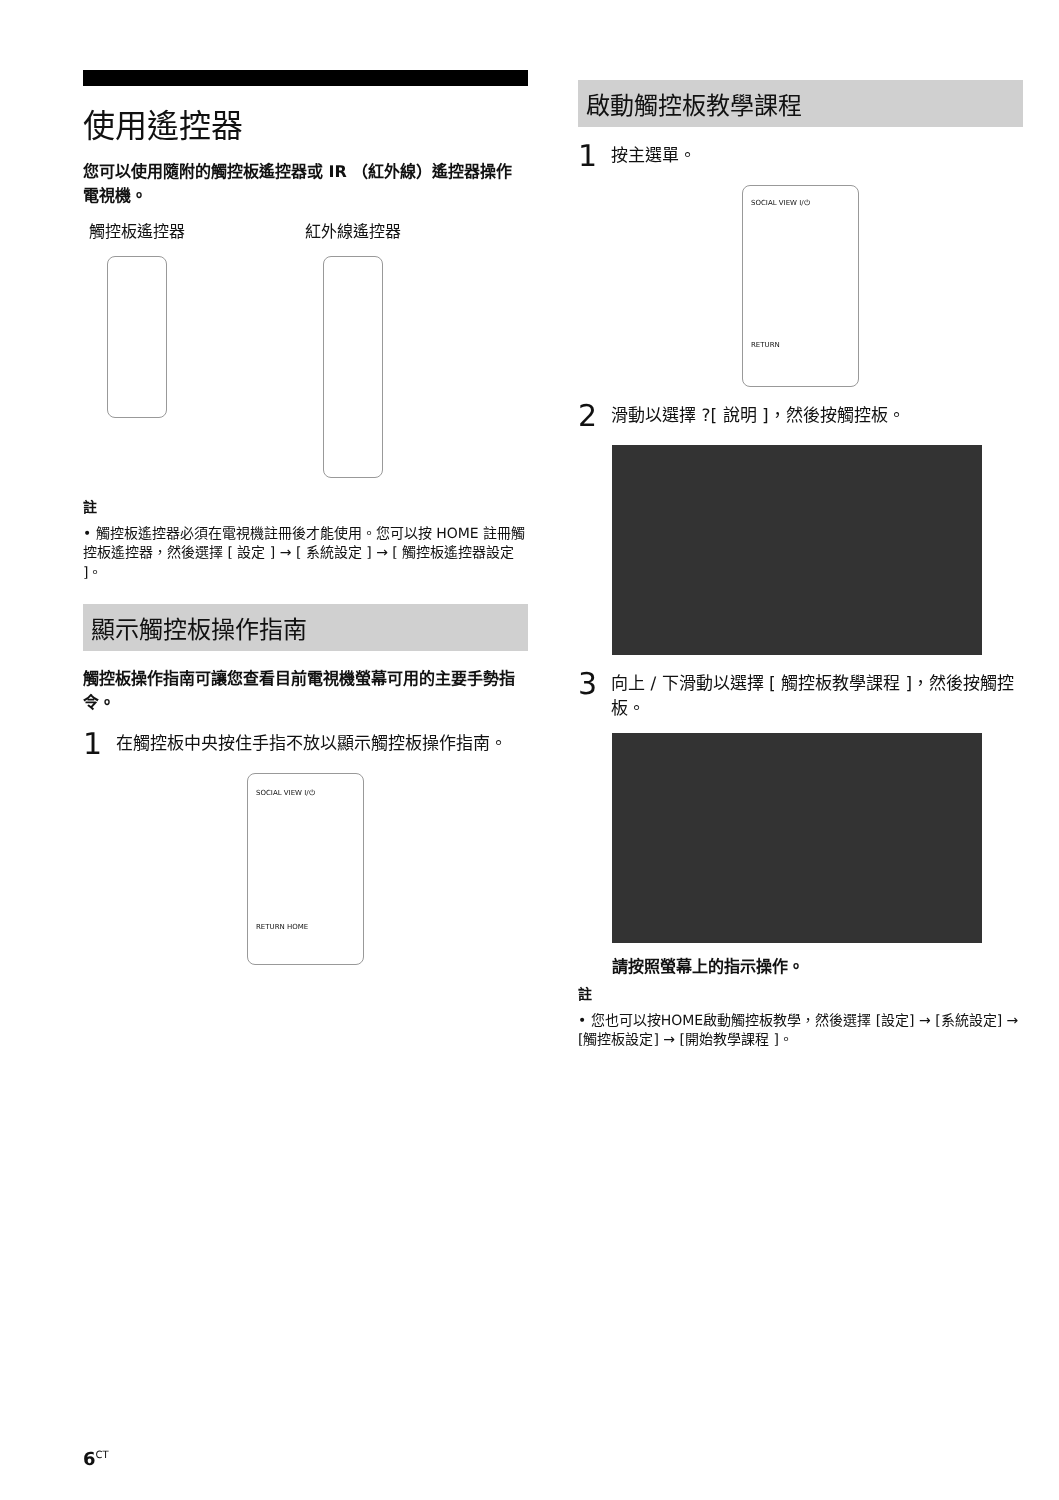使用遙控器
您可以使用隨附的觸控板遙控器或 IR （紅外線）遙控器操作電視機。
觸控板遙控器 紅外線遙控器
註
• 觸控板遙控器必須在電視機註冊後才能使用。您可以按 HOME 註冊觸控板遙控器，然後選擇 [ 設定 ] → [ 系統設定 ] → [ 觸控板遙控器設定 ]。
顯示觸控板操作指南
觸控板操作指南可讓您查看目前電視機螢幕可用的主要手勢指令。
1 在觸控板中央按住手指不放以顯示觸控板操作指南。
SOCIAL VIEW I/⏻
RETURN HOME
啟動觸控板教學課程
1 按主選單。
SOCIAL VIEW I/⏻
RETURN
2 滑動以選擇 ?[ 說明 ]，然後按觸控板。
3 向上 / 下滑動以選擇 [ 觸控板教學課程 ]，然後按觸控板。
請按照螢幕上的指示操作。
註
• 您也可以按HOME啟動觸控板教學，然後選擇 [設定] → [系統設定] → [觸控板設定] → [開始教學課程 ]。
6<sup>CT</sup>